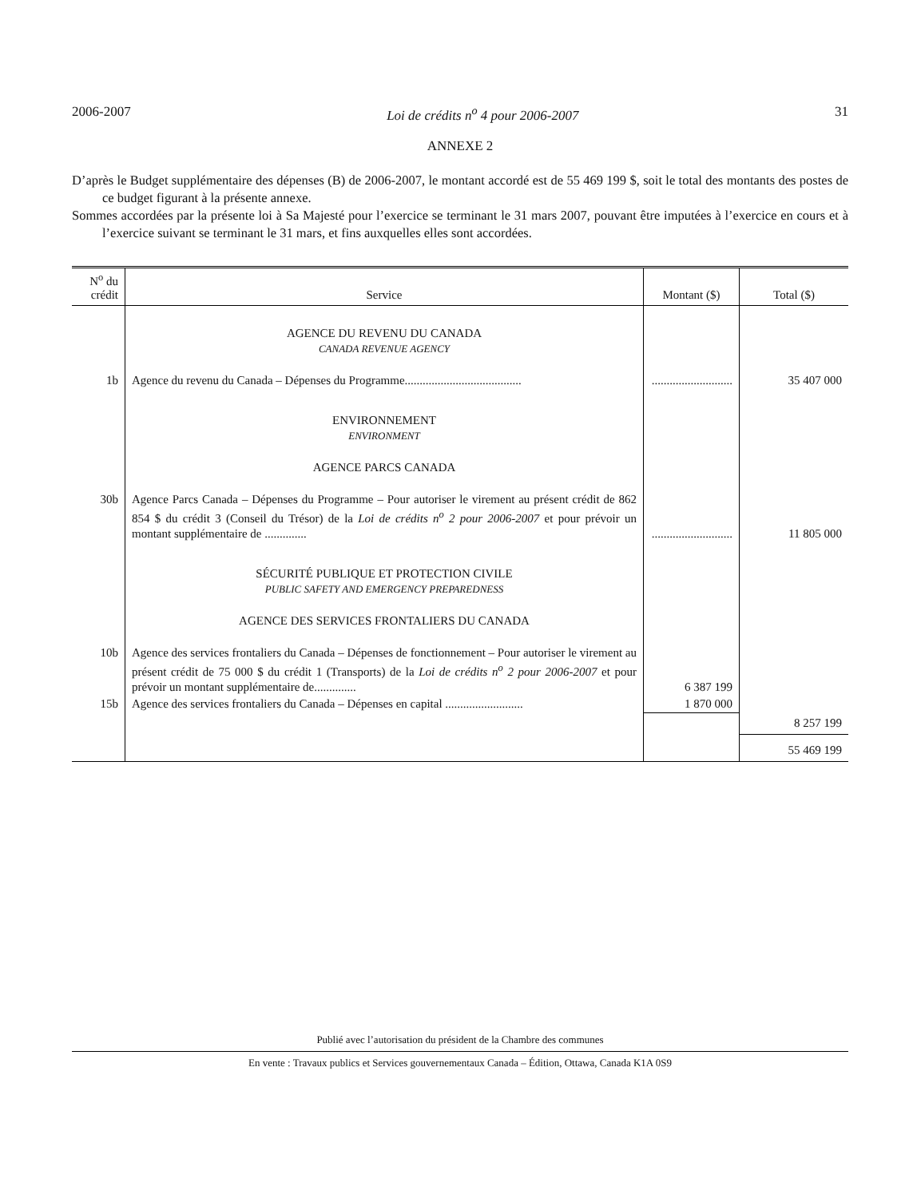2006-2007 Loi de crédits n<sup>o</sup> 4 pour 2006-2007 31
ANNEXE 2
D’après le Budget supplémentaire des dépenses (B) de 2006-2007, le montant accordé est de 55 469 199 $, soit le total des montants des postes de ce budget figurant à la présente annexe.
Sommes accordées par la présente loi à Sa Majesté pour l’exercice se terminant le 31 mars 2007, pouvant être imputées à l’exercice en cours et à l’exercice suivant se terminant le 31 mars, et fins auxquelles elles sont accordées.
| N<sup>o</sup> du crédit | Service | Montant ($) | Total ($) |
| --- | --- | --- | --- |
| | AGENCE DU REVENU DU CANADA CANADA REVENUE AGENCY | | |
| 1b | Agence du revenu du Canada – Dépenses du Programme....................................... | ........................... | 35 407 000 |
| | ENVIRONNEMENT ENVIRONMENT | | |
| | AGENCE PARCS CANADA | | |
| 30b | Agence Parcs Canada – Dépenses du Programme – Pour autoriser le virement au présent crédit de 862 854 $ du crédit 3 (Conseil du Trésor) de la Loi de crédits n<sup>o</sup> 2 pour 2006-2007 et pour prévoir un montant supplémentaire de .............. | ........................... | 11 805 000 |
| | SÉCURITÉ PUBLIQUE ET PROTECTION CIVILE PUBLIC SAFETY AND EMERGENCY PREPAREDNESS | | |
| | AGENCE DES SERVICES FRONTALIERS DU CANADA | | |
| 10b | Agence des services frontaliers du Canada – Dépenses de fonctionnement – Pour autoriser le virement au présent crédit de 75 000 $ du crédit 1 (Transports) de la Loi de crédits n<sup>o</sup> 2 pour 2006-2007 et pour prévoir un montant supplémentaire de.............. | 6 387 199 | |
| 15b | Agence des services frontaliers du Canada – Dépenses en capital .......................... | 1 870 000 | |
| | | | 8 257 199 |
| | | | 55 469 199 |
Publié avec l’autorisation du président de la Chambre des communes
En vente : Travaux publics et Services gouvernementaux Canada – Édition, Ottawa, Canada K1A 0S9